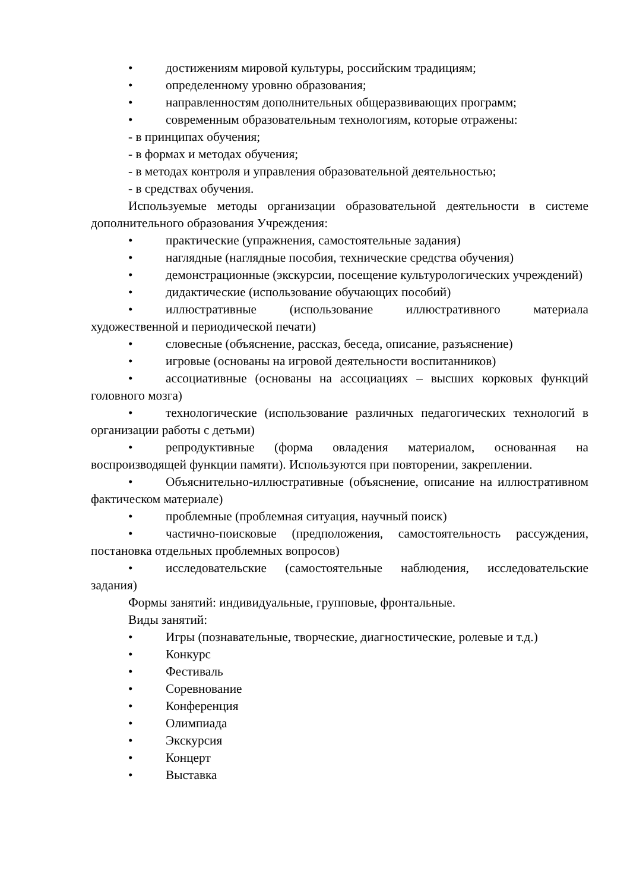• достижениям мировой культуры, российским традициям;
• определенному уровню образования;
• направленностям дополнительных общеразвивающих программ;
• современным образовательным технологиям, которые отражены:
- в принципах обучения;
- в формах и методах обучения;
- в методах контроля и управления образовательной деятельностью;
- в средствах обучения.
Используемые методы организации образовательной деятельности в системе дополнительного образования Учреждения:
• практические (упражнения, самостоятельные задания)
• наглядные (наглядные пособия, технические средства обучения)
• демонстрационные (экскурсии, посещение культурологических учреждений)
• дидактические (использование обучающих пособий)
• иллюстративные (использование иллюстративного материала художественной и периодической печати)
• словесные (объяснение, рассказ, беседа, описание, разъяснение)
• игровые (основаны на игровой деятельности воспитанников)
• ассоциативные (основаны на ассоциациях – высших корковых функций головного мозга)
• технологические (использование различных педагогических технологий в организации работы с детьми)
• репродуктивные (форма овладения материалом, основанная на воспроизводящей функции памяти). Используются при повторении, закреплении.
• Объяснительно-иллюстративные (объяснение, описание на иллюстративном фактическом материале)
• проблемные (проблемная ситуация, научный поиск)
• частично-поисковые (предположения, самостоятельность рассуждения, постановка отдельных проблемных вопросов)
• исследовательские (самостоятельные наблюдения, исследовательские задания)
Формы занятий: индивидуальные, групповые, фронтальные.
Виды занятий:
• Игры (познавательные, творческие, диагностические, ролевые и т.д.)
• Конкурс
• Фестиваль
• Соревнование
• Конференция
• Олимпиада
• Экскурсия
• Концерт
• Выставка